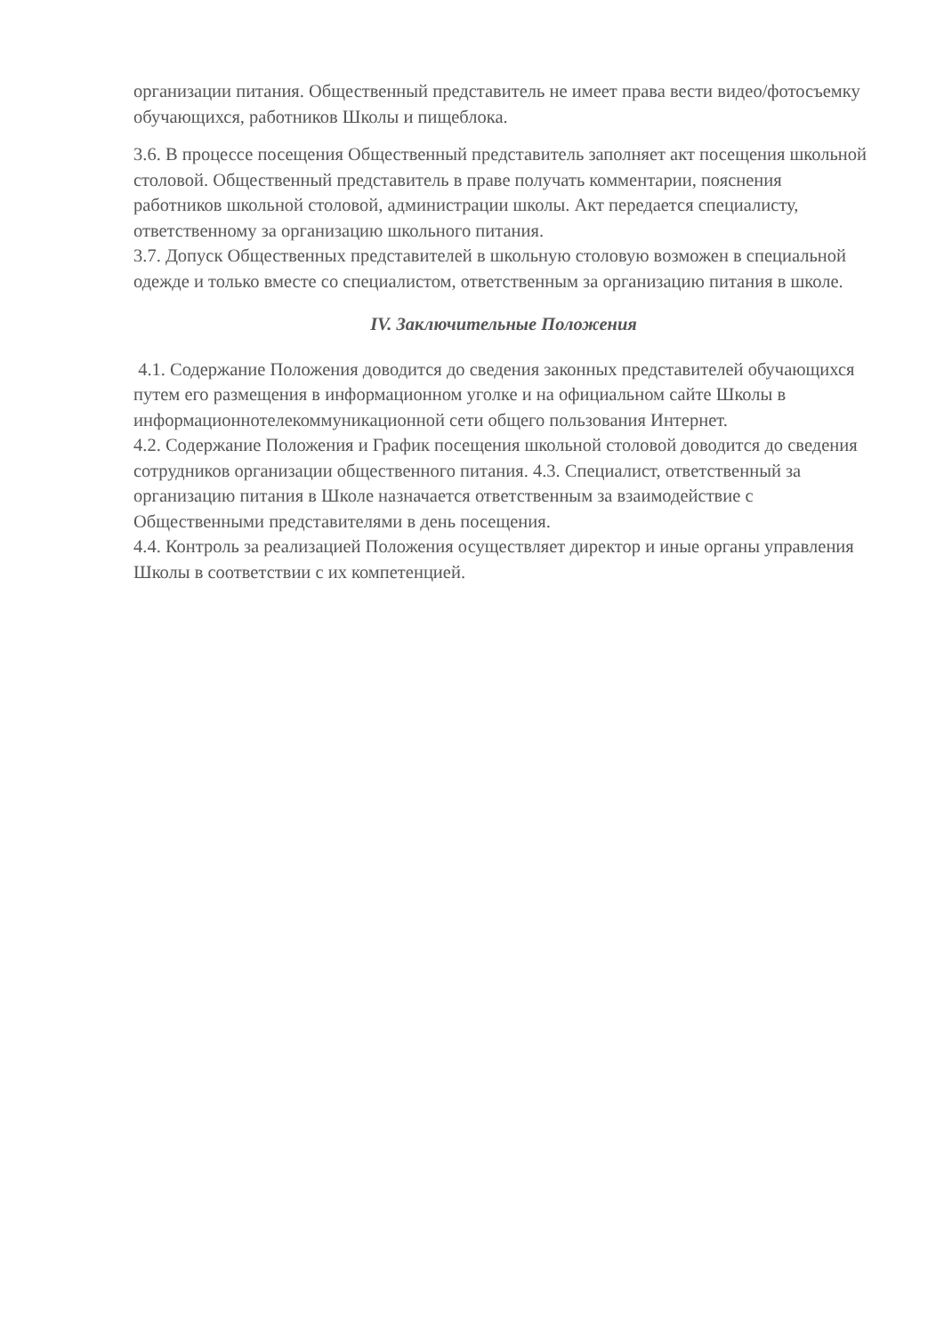организации питания. Общественный представитель не имеет права вести видео/фотосъемку обучающихся, работников Школы и пищеблока.
3.6. В процессе посещения Общественный представитель заполняет акт посещения школьной столовой. Общественный представитель в праве получать комментарии, пояснения работников школьной столовой, администрации школы. Акт передается специалисту, ответственному за организацию школьного питания.
3.7. Допуск Общественных представителей в школьную столовую возможен в специальной одежде и только вместе со специалистом, ответственным за организацию питания в школе.
IV. Заключительные Положения
4.1. Содержание Положения доводится до сведения законных представителей обучающихся путем его размещения в информационном уголке и на официальном сайте Школы в информационнотелекоммуникационной сети общего пользования Интернет.
4.2. Содержание Положения и График посещения школьной столовой доводится до сведения сотрудников организации общественного питания. 4.3. Специалист, ответственный за организацию питания в Школе назначается ответственным за взаимодействие с Общественными представителями в день посещения.
4.4. Контроль за реализацией Положения осуществляет директор и иные органы управления Школы в соответствии с их компетенцией.